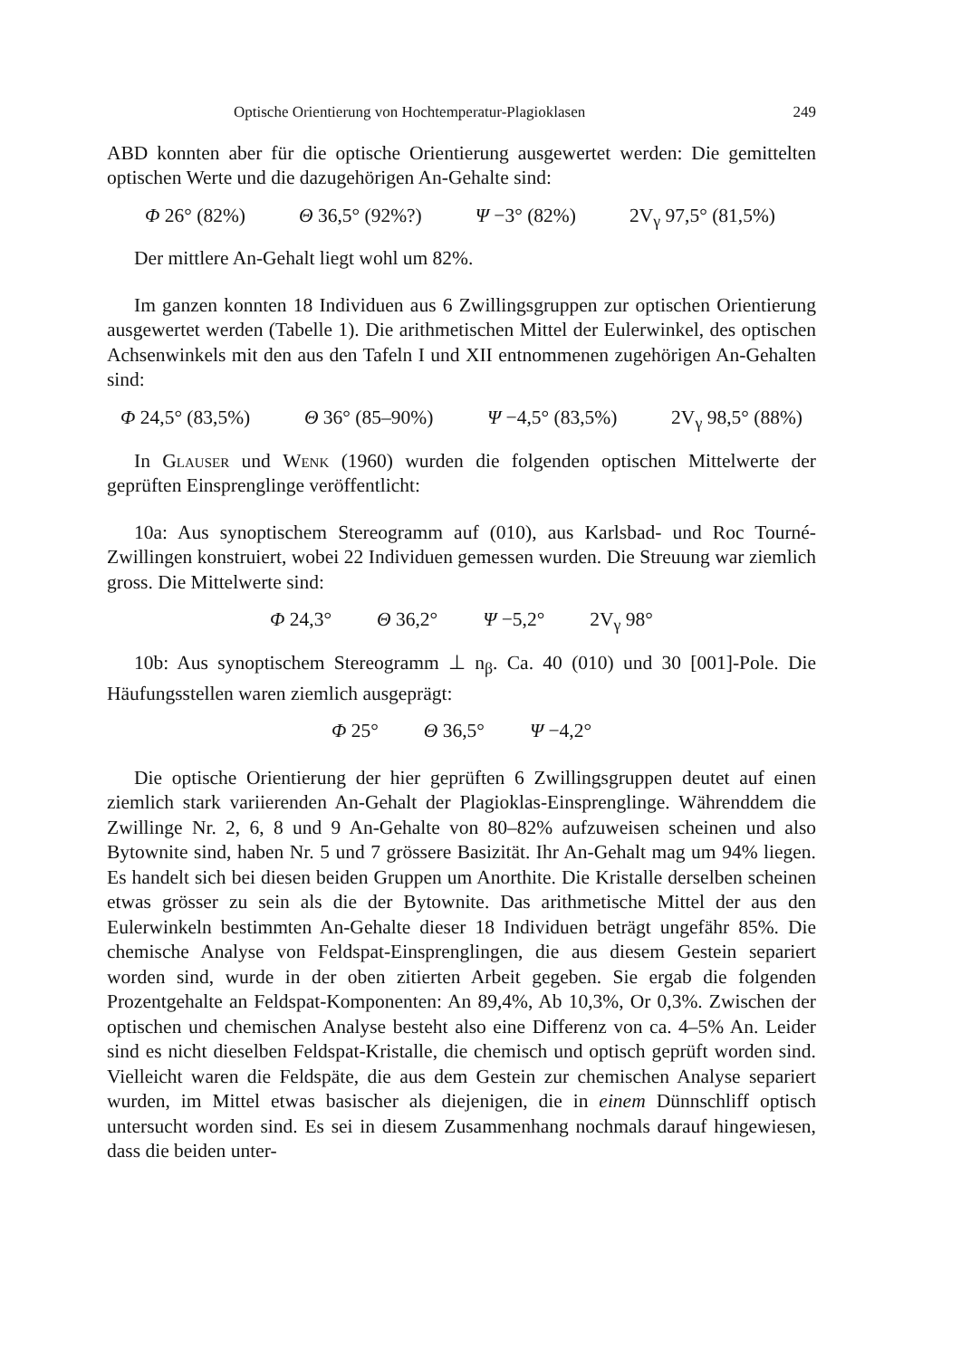Optische Orientierung von Hochtemperatur-Plagioklasen 249
ABD konnten aber für die optische Orientierung ausgewertet werden: Die gemittelten optischen Werte und die dazugehörigen An-Gehalte sind:
Φ 26° (82%) Θ 36,5° (92%?) Ψ −3° (82%) 2V<sub>γ</sub> 97,5° (81,5%)
Der mittlere An-Gehalt liegt wohl um 82%.
Im ganzen konnten 18 Individuen aus 6 Zwillingsgruppen zur optischen Orientierung ausgewertet werden (Tabelle 1). Die arithmetischen Mittel der Eulerwinkel, des optischen Achsenwinkels mit den aus den Tafeln I und XII entnommenen zugehörigen An-Gehalten sind:
Φ 24,5° (83,5%) Θ 36° (85–90%) Ψ −4,5° (83,5%) 2V<sub>γ</sub> 98,5° (88%)
In Glauser und Wenk (1960) wurden die folgenden optischen Mittelwerte der geprüften Einsprenglinge veröffentlicht:
10a: Aus synoptischem Stereogramm auf (010), aus Karlsbad- und Roc Tourné-Zwillingen konstruiert, wobei 22 Individuen gemessen wurden. Die Streuung war ziemlich gross. Die Mittelwerte sind:
Φ 24,3° Θ 36,2° Ψ −5,2° 2V<sub>γ</sub> 98°
10b: Aus synoptischem Stereogramm ⊥ n<sub>β</sub>. Ca. 40 (010) und 30 [001]-Pole. Die Häufungsstellen waren ziemlich ausgeprägt:
Φ 25° Θ 36,5° Ψ −4,2°
Die optische Orientierung der hier geprüften 6 Zwillingsgruppen deutet auf einen ziemlich stark variierenden An-Gehalt der Plagioklas-Einsprenglinge. Währenddem die Zwillinge Nr. 2, 6, 8 und 9 An-Gehalte von 80–82% aufzuweisen scheinen und also Bytownite sind, haben Nr. 5 und 7 grössere Basizität. Ihr An-Gehalt mag um 94% liegen. Es handelt sich bei diesen beiden Gruppen um Anorthite. Die Kristalle derselben scheinen etwas grösser zu sein als die der Bytownite. Das arithmetische Mittel der aus den Eulerwinkeln bestimmten An-Gehalte dieser 18 Individuen beträgt ungefähr 85%. Die chemische Analyse von Feldspat-Einsprenglingen, die aus diesem Gestein separiert worden sind, wurde in der oben zitierten Arbeit gegeben. Sie ergab die folgenden Prozentgehalte an Feldspat-Komponenten: An 89,4%, Ab 10,3%, Or 0,3%. Zwischen der optischen und chemischen Analyse besteht also eine Differenz von ca. 4–5% An. Leider sind es nicht dieselben Feldspat-Kristalle, die chemisch und optisch geprüft worden sind. Vielleicht waren die Feldspäte, die aus dem Gestein zur chemischen Analyse separiert wurden, im Mittel etwas basischer als diejenigen, die in einem Dünnschliff optisch untersucht worden sind. Es sei in diesem Zusammenhang nochmals darauf hingewiesen, dass die beiden unter-